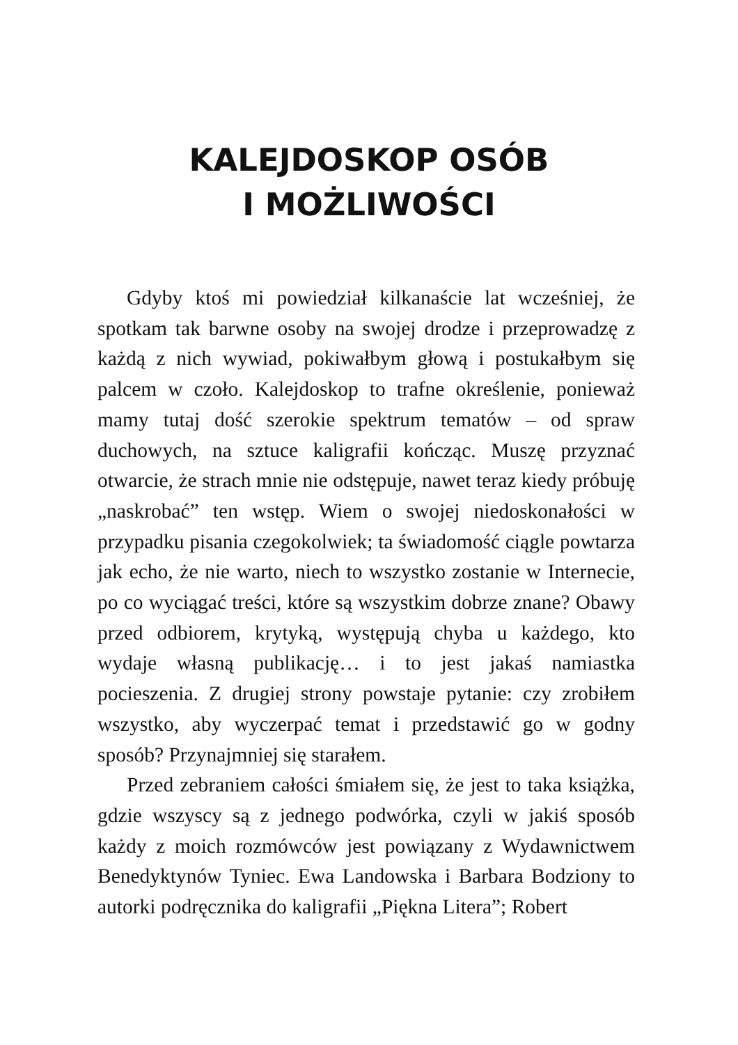KALEJDOSKOP OSÓB
I MOŻLIWOŚCI
Gdyby ktoś mi powiedział kilkanaście lat wcześniej, że spotkam tak barwne osoby na swojej drodze i przeprowadzę z każdą z nich wywiad, pokiwałbym głową i postukałbym się palcem w czoło. Kalejdoskop to trafne określenie, ponieważ mamy tutaj dość szerokie spektrum tematów – od spraw duchowych, na sztuce kaligrafii kończąc. Muszę przyznać otwarcie, że strach mnie nie odstępuje, nawet teraz kiedy próbuję „naskrobać” ten wstęp. Wiem o swojej niedoskonałości w przypadku pisania czegokolwiek; ta świadomość ciągle powtarza jak echo, że nie warto, niech to wszystko zostanie w Internecie, po co wyciągać treści, które są wszystkim dobrze znane? Obawy przed odbiorem, krytyką, występują chyba u każdego, kto wydaje własną publikację… i to jest jakaś namiastka pocieszenia. Z drugiej strony powstaje pytanie: czy zrobiłem wszystko, aby wyczerpać temat i przedstawić go w godny sposób? Przynajmniej się starałem.
Przed zebraniem całości śmiałem się, że jest to taka książka, gdzie wszyscy są z jednego podwórka, czyli w jakiś sposób każdy z moich rozmówców jest powiązany z Wydawnictwem Benedyktynów Tyniec. Ewa Landowska i Barbara Bodziony to autorki podręcznika do kaligrafii „Piękna Litera”; Robert